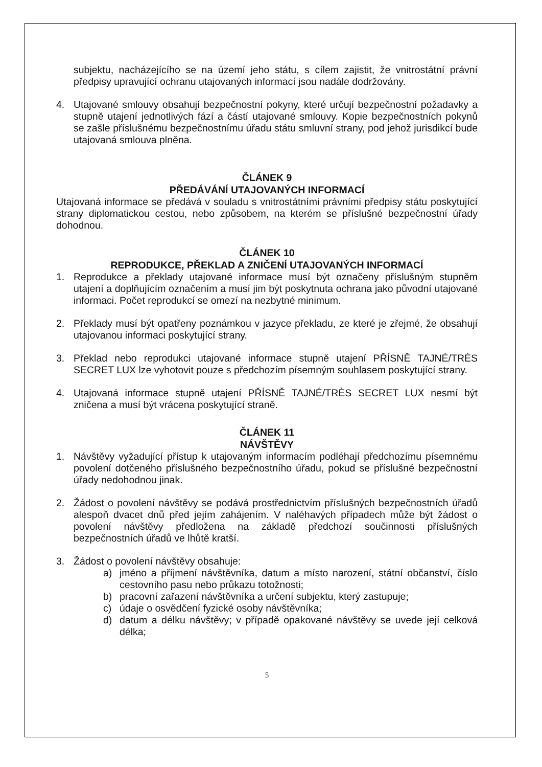subjektu, nacházejícího se na území jeho státu, s cílem zajistit, že vnitrostátní právní předpisy upravující ochranu utajovaných informací jsou nadále dodržovány.
4. Utajované smlouvy obsahují bezpečnostní pokyny, které určují bezpečnostní požadavky a stupně utajení jednotlivých fází a částí utajované smlouvy. Kopie bezpečnostních pokynů se zašle příslušnému bezpečnostnímu úřadu státu smluvní strany, pod jehož jurisdikcí bude utajovaná smlouva plněna.
ČLÁNEK 9
PŘEDÁVÁNÍ UTAJOVANÝCH INFORMACÍ
Utajovaná informace se předává v souladu s vnitrostátními právními předpisy státu poskytující strany diplomatickou cestou, nebo způsobem, na kterém se příslušné bezpečnostní úřady dohodnou.
ČLÁNEK 10
REPRODUKCE, PŘEKLAD A ZNIČENÍ UTAJOVANÝCH INFORMACÍ
1. Reprodukce a překlady utajované informace musí být označeny příslušným stupněm utajení a doplňujícím označením a musí jim být poskytnuta ochrana jako původní utajované informaci. Počet reprodukcí se omezí na nezbytné minimum.
2. Překlady musí být opatřeny poznámkou v jazyce překladu, ze které je zřejmé, že obsahují utajovanou informaci poskytující strany.
3. Překlad nebo reprodukci utajované informace stupně utajení PŘÍSNĚ TAJNÉ/TRÈS SECRET LUX lze vyhotovit pouze s předchozím písemným souhlasem poskytující strany.
4. Utajovaná informace stupně utajení PŘÍSNĚ TAJNÉ/TRÈS SECRET LUX nesmí být zničena a musí být vrácena poskytující straně.
ČLÁNEK 11
NÁVŠTĚVY
1. Návštěvy vyžadující přístup k utajovaným informacím podléhají předchozímu písemnému povolení dotčeného příslušného bezpečnostního úřadu, pokud se příslušné bezpečnostní úřady nedohodnou jinak.
2. Žádost o povolení návštěvy se podává prostřednictvím příslušných bezpečnostních úřadů alespoň dvacet dnů před jejím zahájením. V naléhavých případech může být žádost o povolení návštěvy předložena na základě předchozí součinnosti příslušných bezpečnostních úřadů ve lhůtě kratší.
3. Žádost o povolení návštěvy obsahuje:
a) jméno a příjmení návštěvníka, datum a místo narození, státní občanství, číslo cestovního pasu nebo průkazu totožnosti;
b) pracovní zařazení návštěvníka a určení subjektu, který zastupuje;
c) údaje o osvědčení fyzické osoby návštěvníka;
d) datum a délku návštěvy; v případě opakované návštěvy se uvede její celková délka;
5